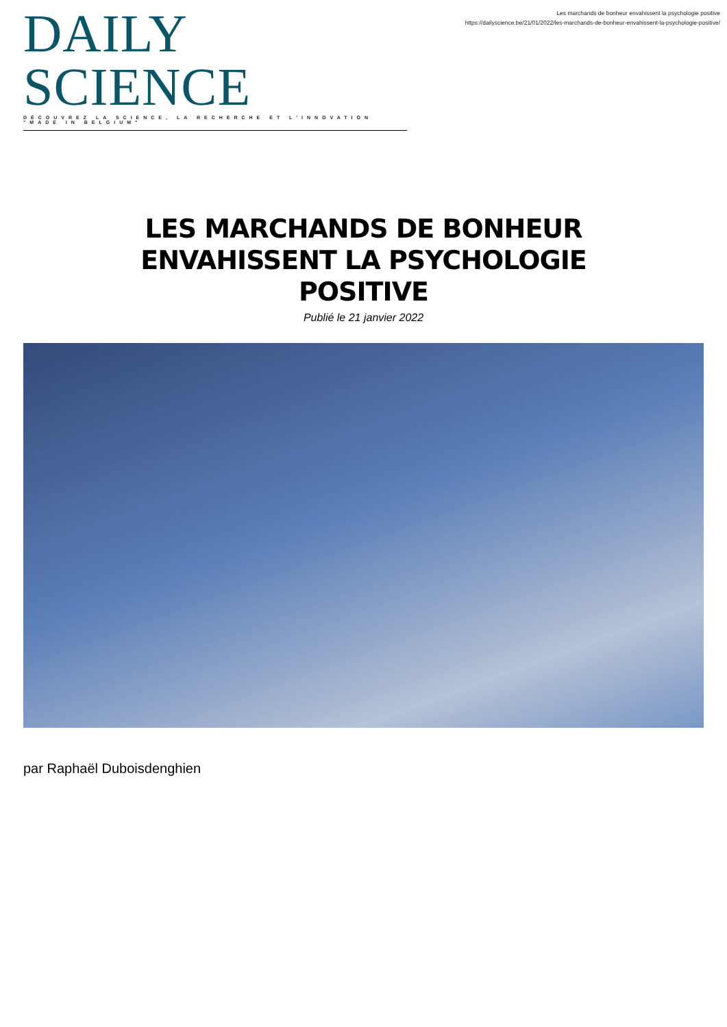DAILY SCIENCE
DÉCOUVREZ LA SCIENCE, LA RECHERCHE ET L'INNOVATION "MADE IN BELGIUM"
Les marchands de bonheur envahissent la psychologie positive
https://dailyscience.be/21/01/2022/les-marchands-de-bonheur-envahissent-la-psychologie-positive/
LES MARCHANDS DE BONHEUR ENVAHISSENT LA PSYCHOLOGIE POSITIVE
Publié le 21 janvier 2022
par Raphaël Duboisdenghien